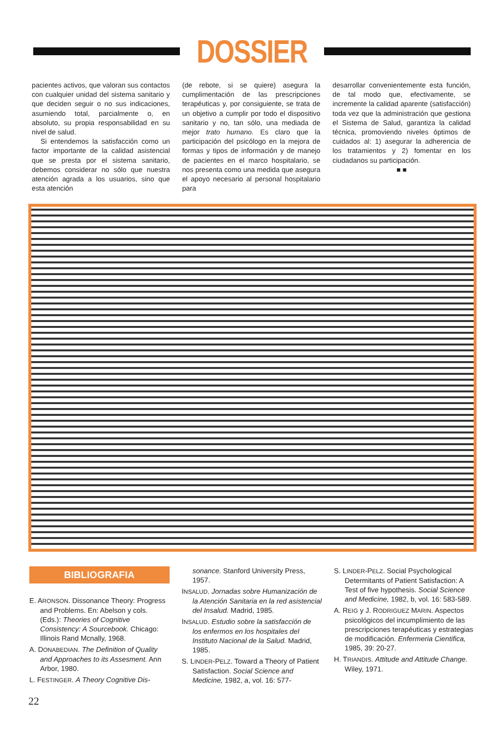DOSSIER
pacientes activos, que valoran sus contactos con cualquier unidad del sistema sanitario y que deciden seguir o no sus indicaciones, asumiendo total, parcialmente o, en absoluto, su propia responsabilidad en su nivel de salud.
Si entendemos la satisfacción como un factor importante de la calidad asistencial que se presta por el sistema sanitario, debemos considerar no sólo que nuestra atención agrada a los usuarios, sino que esta atención
(de rebote, si se quiere) asegura la cumplimentación de las prescripciones terapéuticas y, por consiguiente, se trata de un objetivo a cumplir por todo el dispositivo sanitario y no, tan sólo, una mediada de mejor trato humano. Es claro que la participación del psicólogo en la mejora de formas y tipos de información y de manejo de pacientes en el marco hospitalario, se nos presenta como una medida que asegura el apoyo necesario al personal hospitalario para
desarrollar convenientemente esta función, de tal modo que, efectivamente, se incremente la calidad aparente (satisfacción) toda vez que la administración que gestiona el Sistema de Salud, garantiza la calidad técnica, promoviendo niveles óptimos de cuidados al: 1) asegurar la adherencia de los tratamientos y 2) fomentar en los ciudadanos su participación.
■ ■
BIBLIOGRAFIA
E. ARONSON. Dissonance Theory: Progress and Problems. En: Abelson y cols. (Eds.): Theories of Cognitive Consistency: A Sourcebook. Chicago: Illinois Rand Mcnally, 1968.
A. DONABEDIAN. The Definition of Quality and Approaches to its Assesment. Ann Arbor, 1980.
L. FESTINGER. A Theory Cognitive Dis-
sonance. Stanford University Press, 1957.
INSALUD. Jornadas sobre Humanización de la Atención Sanitaria en la red asistencial del Insalud. Madrid, 1985.
INSALUD. Estudio sobre la satisfacción de los enfermos en los hospitales del Instituto Nacional de la Salud. Madrid, 1985.
S. LINDER-PELZ. Toward a Theory of Patient Satisfaction. Social Science and Medicine, 1982, a, vol. 16: 577-
S. LINDER-PELZ. Social Psychological Determitants of Patient Satisfaction: A Test of five hypothesis. Social Science and Medicine, 1982, b, vol. 16: 583-589.
A. REIG y J. RODRIGUEZ MARIN. Aspectos psicológicos del incumplimiento de las prescripciones terapéuticas y estrategias de modificación. Enfermeria Cientifica, 1985, 39: 20-27.
H. TRIANDIS. Attitude and Attitude Change. Wiley, 1971.
22